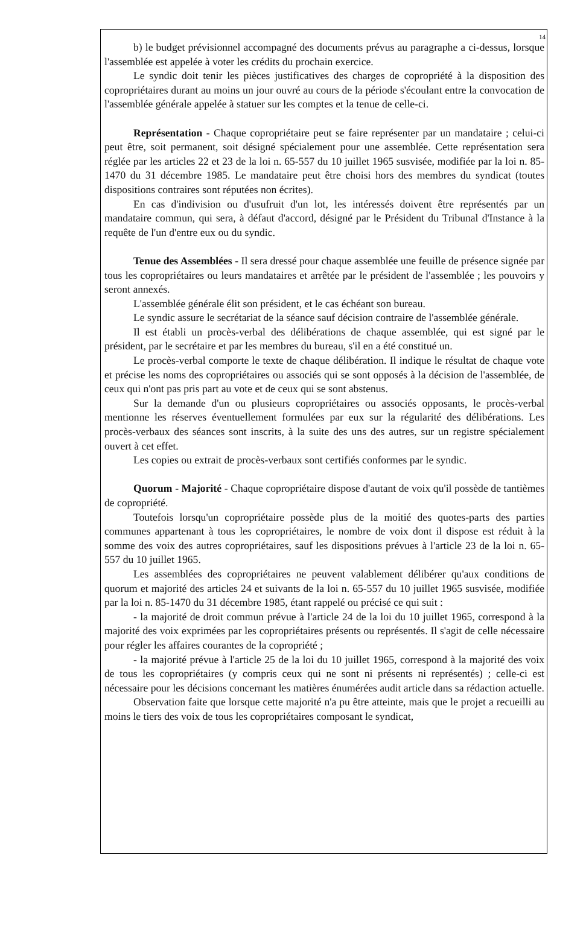14
b) le budget prévisionnel accompagné des documents prévus au paragraphe a ci-dessus, lorsque l'assemblée est appelée à voter les crédits du prochain exercice.
Le syndic doit tenir les pièces justificatives des charges de copropriété à la disposition des copropriétaires durant au moins un jour ouvré au cours de la période s'écoulant entre la convocation de l'assemblée générale appelée à statuer sur les comptes et la tenue de celle-ci.
Représentation - Chaque copropriétaire peut se faire représenter par un mandataire ; celui-ci peut être, soit permanent, soit désigné spécialement pour une assemblée. Cette représentation sera réglée par les articles 22 et 23 de la loi n. 65-557 du 10 juillet 1965 susvisée, modifiée par la loi n. 85-1470 du 31 décembre 1985. Le mandataire peut être choisi hors des membres du syndicat (toutes dispositions contraires sont réputées non écrites).
En cas d'indivision ou d'usufruit d'un lot, les intéressés doivent être représentés par un mandataire commun, qui sera, à défaut d'accord, désigné par le Président du Tribunal d'Instance à la requête de l'un d'entre eux ou du syndic.
Tenue des Assemblées - Il sera dressé pour chaque assemblée une feuille de présence signée par tous les copropriétaires ou leurs mandataires et arrêtée par le président de l'assemblée ; les pouvoirs y seront annexés.
L'assemblée générale élit son président, et le cas échéant son bureau.
Le syndic assure le secrétariat de la séance sauf décision contraire de l'assemblée générale.
Il est établi un procès-verbal des délibérations de chaque assemblée, qui est signé par le président, par le secrétaire et par les membres du bureau, s'il en a été constitué un.
Le procès-verbal comporte le texte de chaque délibération. Il indique le résultat de chaque vote et précise les noms des copropriétaires ou associés qui se sont opposés à la décision de l'assemblée, de ceux qui n'ont pas pris part au vote et de ceux qui se sont abstenus.
Sur la demande d'un ou plusieurs copropriétaires ou associés opposants, le procès-verbal mentionne les réserves éventuellement formulées par eux sur la régularité des délibérations. Les procès-verbaux des séances sont inscrits, à la suite des uns des autres, sur un registre spécialement ouvert à cet effet.
Les copies ou extrait de procès-verbaux sont certifiés conformes par le syndic.
Quorum - Majorité - Chaque copropriétaire dispose d'autant de voix qu'il possède de tantièmes de copropriété.
Toutefois lorsqu'un copropriétaire possède plus de la moitié des quotes-parts des parties communes appartenant à tous les copropriétaires, le nombre de voix dont il dispose est réduit à la somme des voix des autres copropriétaires, sauf les dispositions prévues à l'article 23 de la loi n. 65-557 du 10 juillet 1965.
Les assemblées des copropriétaires ne peuvent valablement délibérer qu'aux conditions de quorum et majorité des articles 24 et suivants de la loi n. 65-557 du 10 juillet 1965 susvisée, modifiée par la loi n. 85-1470 du 31 décembre 1985, étant rappelé ou précisé ce qui suit :
- la majorité de droit commun prévue à l'article 24 de la loi du 10 juillet 1965, correspond à la majorité des voix exprimées par les copropriétaires présents ou représentés. Il s'agit de celle nécessaire pour régler les affaires courantes de la copropriété ;
- la majorité prévue à l'article 25 de la loi du 10 juillet 1965, correspond à la majorité des voix de tous les copropriétaires (y compris ceux qui ne sont ni présents ni représentés) ; celle-ci est nécessaire pour les décisions concernant les matières énumérées audit article dans sa rédaction actuelle.
Observation faite que lorsque cette majorité n'a pu être atteinte, mais que le projet a recueilli au moins le tiers des voix de tous les copropriétaires composant le syndicat,